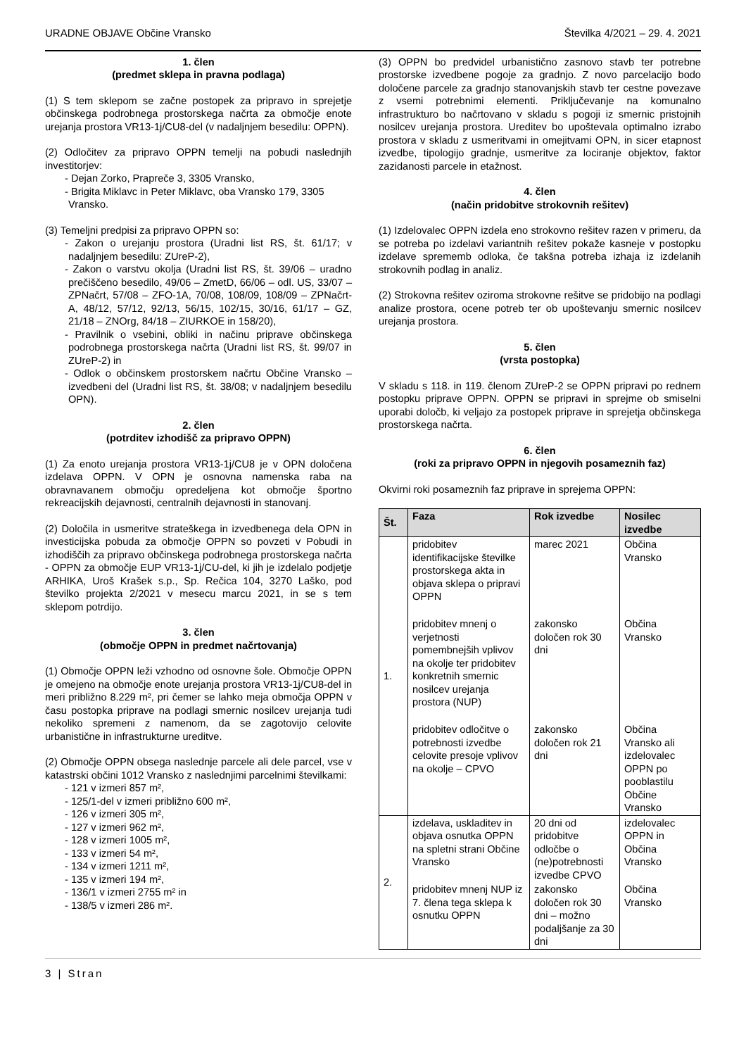URADNE OBJAVE Občine Vransko Številka 4/2021 – 29. 4. 2021
1. člen
(predmet sklepa in pravna podlaga)
(1) S tem sklepom se začne postopek za pripravo in sprejetje občinskega podrobnega prostorskega načrta za območje enote urejanja prostora VR13-1j/CU8-del (v nadaljnjem besedilu: OPPN).
(2) Odločitev za pripravo OPPN temelji na pobudi naslednjih investitorjev:
- Dejan Zorko, Prapreče 3, 3305 Vransko,
- Brigita Miklavc in Peter Miklavc, oba Vransko 179, 3305 Vransko.
(3) Temeljni predpisi za pripravo OPPN so:
- Zakon o urejanju prostora (Uradni list RS, št. 61/17; v nadaljnjem besedilu: ZUreP-2),
- Zakon o varstvu okolja (Uradni list RS, št. 39/06 – uradno prečiščeno besedilo, 49/06 – ZmetD, 66/06 – odl. US, 33/07 – ZPNačrt, 57/08 – ZFO-1A, 70/08, 108/09, 108/09 – ZPNačrt-A, 48/12, 57/12, 92/13, 56/15, 102/15, 30/16, 61/17 – GZ, 21/18 – ZNOrg, 84/18 – ZIURKOE in 158/20),
- Pravilnik o vsebini, obliki in načinu priprave občinskega podrobnega prostorskega načrta (Uradni list RS, št. 99/07 in ZUreP-2) in
- Odlok o občinskem prostorskem načrtu Občine Vransko – izvedbeni del (Uradni list RS, št. 38/08; v nadaljnjem besedilu OPN).
2. člen
(potrditev izhodišč za pripravo OPPN)
(1) Za enoto urejanja prostora VR13-1j/CU8 je v OPN določena izdelava OPPN. V OPN je osnovna namenska raba na obravnavanem območju opredeljena kot območje športno rekreacijskih dejavnosti, centralnih dejavnosti in stanovanj.
(2) Določila in usmeritve strateškega in izvedbenega dela OPN in investicijska pobuda za območje OPPN so povzeti v Pobudi in izhodiščih za pripravo občinskega podrobnega prostorskega načrta - OPPN za območje EUP VR13-1j/CU-del, ki jih je izdelalo podjetje ARHIKA, Uroš Krašek s.p., Sp. Rečica 104, 3270 Laško, pod številko projekta 2/2021 v mesecu marcu 2021, in se s tem sklepom potrdijo.
3. člen
(območje OPPN in predmet načrtovanja)
(1) Območje OPPN leži vzhodno od osnovne šole. Območje OPPN je omejeno na območje enote urejanja prostora VR13-1j/CU8-del in meri približno 8.229 m², pri čemer se lahko meja območja OPPN v času postopka priprave na podlagi smernic nosilcev urejanja tudi nekoliko spremeni z namenom, da se zagotovijo celovite urbanistične in infrastrukturne ureditve.
(2) Območje OPPN obsega naslednje parcele ali dele parcel, vse v katastrski občini 1012 Vransko z naslednjimi parcelnimi številkami:
- 121 v izmeri 857 m²,
- 125/1-del v izmeri približno 600 m²,
- 126 v izmeri 305 m²,
- 127 v izmeri 962 m²,
- 128 v izmeri 1005 m²,
- 133 v izmeri 54 m²,
- 134 v izmeri 1211 m²,
- 135 v izmeri 194 m²,
- 136/1 v izmeri 2755 m² in
- 138/5 v izmeri 286 m².
(3) OPPN bo predvidel urbanistično zasnovo stavb ter potrebne prostorske izvedbene pogoje za gradnjo. Z novo parcelacijo bodo določene parcele za gradnjo stanovanjskih stavb ter cestne povezave z vsemi potrebnimi elementi. Priključevanje na komunalno infrastrukturo bo načrtovano v skladu s pogoji iz smernic pristojnih nosilcev urejanja prostora. Ureditev bo upoštevala optimalno izrabo prostora v skladu z usmeritvami in omejitvami OPN, in sicer etapnost izvedbe, tipologijo gradnje, usmeritve za lociranje objektov, faktor zazidanosti parcele in etažnost.
4. člen
(način pridobitve strokovnih rešitev)
(1) Izdelovalec OPPN izdela eno strokovno rešitev razen v primeru, da se potreba po izdelavi variantnih rešitev pokaže kasneje v postopku izdelave sprememb odloka, če takšna potreba izhaja iz izdelanih strokovnih podlag in analiz.
(2) Strokovna rešitev oziroma strokovne rešitve se pridobijo na podlagi analize prostora, ocene potreb ter ob upoštevanju smernic nosilcev urejanja prostora.
5. člen
(vrsta postopka)
V skladu s 118. in 119. členom ZUreP-2 se OPPN pripravi po rednem postopku priprave OPPN. OPPN se pripravi in sprejme ob smiselni uporabi določb, ki veljajo za postopek priprave in sprejetja občinskega prostorskega načrta.
6. člen
(roki za pripravo OPPN in njegovih posameznih faz)
Okvirni roki posameznih faz priprave in sprejema OPPN:
| Št. | Faza | Rok izvedbe | Nosilec izvedbe |
| --- | --- | --- | --- |
| 1. | pridobitev identifikacijske številke prostorskega akta in objava sklepa o pripravi OPPN | marec 2021 | Občina Vransko |
| | pridobitev mnenj o verjetnosti pomembnejših vplivov na okolje ter pridobitev konkretnih smernic nosilcev urejanja prostora (NUP) | zakonsko določen rok 30 dni | Občina Vransko |
| | pridobitev odločitve o potrebnosti izvedbe celovite presoje vplivov na okolje – CPVO | zakonsko določen rok 21 dni | Občina Vransko ali izdelovalec OPPN po pooblastilu Občine Vransko |
| 2. | izdelava, uskladitev in objava osnutka OPPN na spletni strani Občine Vransko | 20 dni od pridobitve odločbe o (ne)potrebnosti izvedbe CPVO | izdelovalec OPPN in Občina Vransko |
| | pridobitev mnenj NUP iz 7. člena tega sklepa k osnutku OPPN | zakonsko določen rok 30 dni – možno podaljšanje za 30 dni | Občina Vransko |
3 | Stran